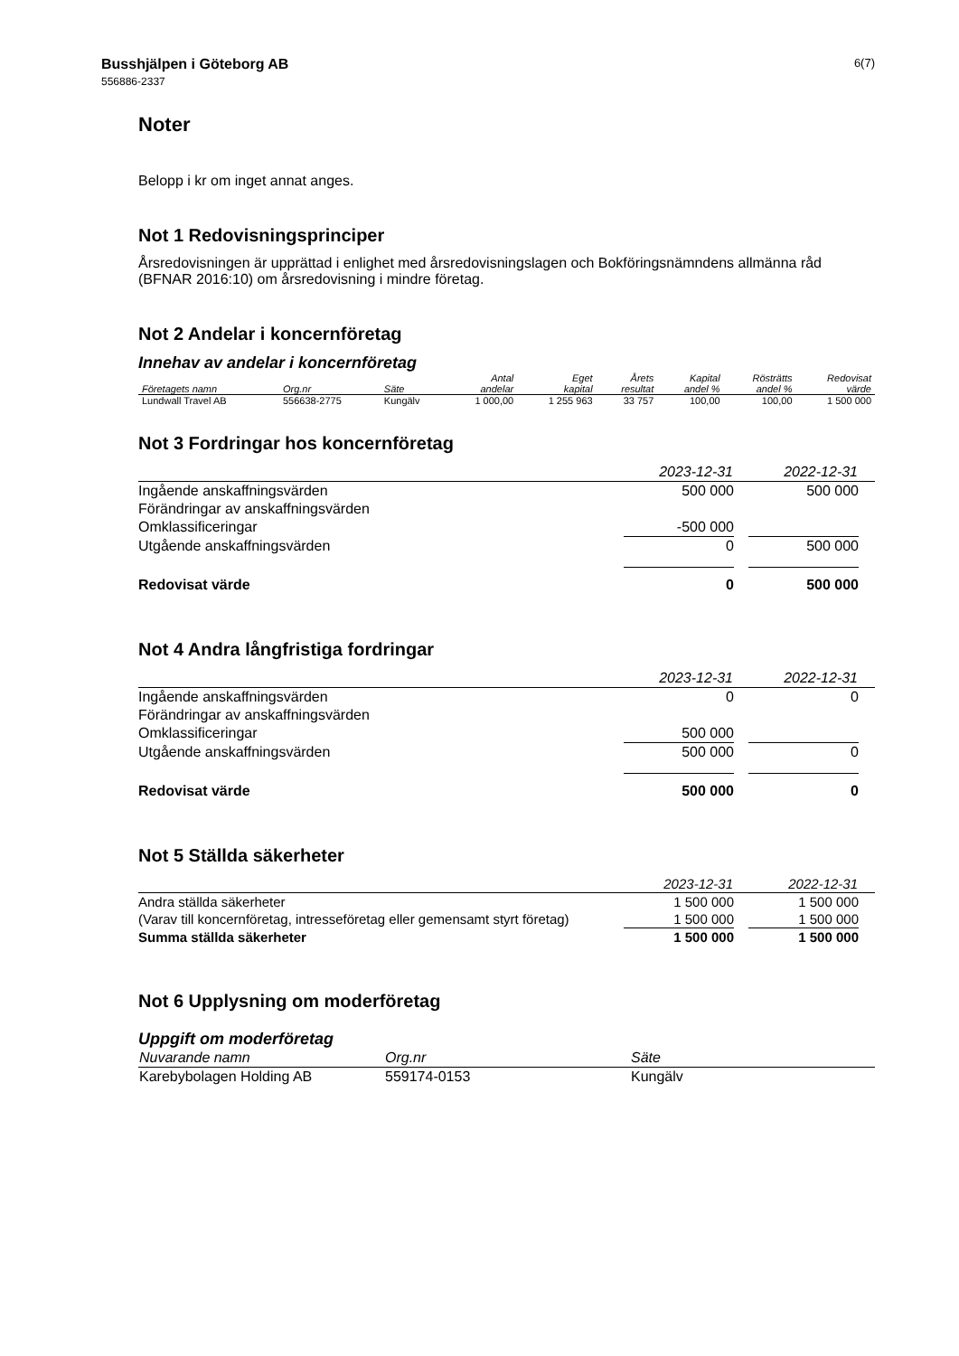6(7) Busshjälpen i Göteborg AB
556886-2337
Noter
Belopp i kr om inget annat anges.
Not 1 Redovisningsprinciper
Årsredovisningen är upprättad i enlighet med årsredovisningslagen och Bokföringsnämndens allmänna råd (BFNAR 2016:10) om årsredovisning i mindre företag.
Not 2 Andelar i koncernföretag
Innehav av andelar i koncernföretag
| Företagets namn | Org.nr | Säte | Antal andelar | Eget kapital | Årets resultat | Kapital andel % | Rösträtts andel % | Redovisat värde |
| --- | --- | --- | --- | --- | --- | --- | --- | --- |
| Lundwall Travel AB | 556638-2775 | Kungälv | 1 000,00 | 1 255 963 | 33 757 | 100,00 | 100,00 | 1 500 000 |
Not 3 Fordringar hos koncernföretag
| | 2023-12-31 | | 2022-12-31 | |
| --- | --- | --- | --- | --- |
| Ingående anskaffningsvärden | 500 000 | | 500 000 | |
| Förändringar av anskaffningsvärden | | | | |
| Omklassificeringar | -500 000 | | | |
| Utgående anskaffningsvärden | 0 | | 500 000 | |
| Redovisat värde | 0 | | 500 000 | |
Not 4 Andra långfristiga fordringar
| | 2023-12-31 | | 2022-12-31 | |
| --- | --- | --- | --- | --- |
| Ingående anskaffningsvärden | 0 | | 0 | |
| Förändringar av anskaffningsvärden | | | | |
| Omklassificeringar | 500 000 | | | |
| Utgående anskaffningsvärden | 500 000 | | 0 | |
| Redovisat värde | 500 000 | | 0 | |
Not 5 Ställda säkerheter
| | 2023-12-31 | | 2022-12-31 | |
| --- | --- | --- | --- | --- |
| Andra ställda säkerheter | 1 500 000 | | 1 500 000 | |
| (Varav till koncernföretag, intresseföretag eller gemensamt styrt företag) | 1 500 000 | | 1 500 000 | |
| Summa ställda säkerheter | 1 500 000 | | 1 500 000 | |
Not 6 Upplysning om moderföretag
Uppgift om moderföretag
| Nuvarande namn | Org.nr | Säte |
| --- | --- | --- |
| Karebybolagen Holding AB | 559174-0153 | Kungälv |